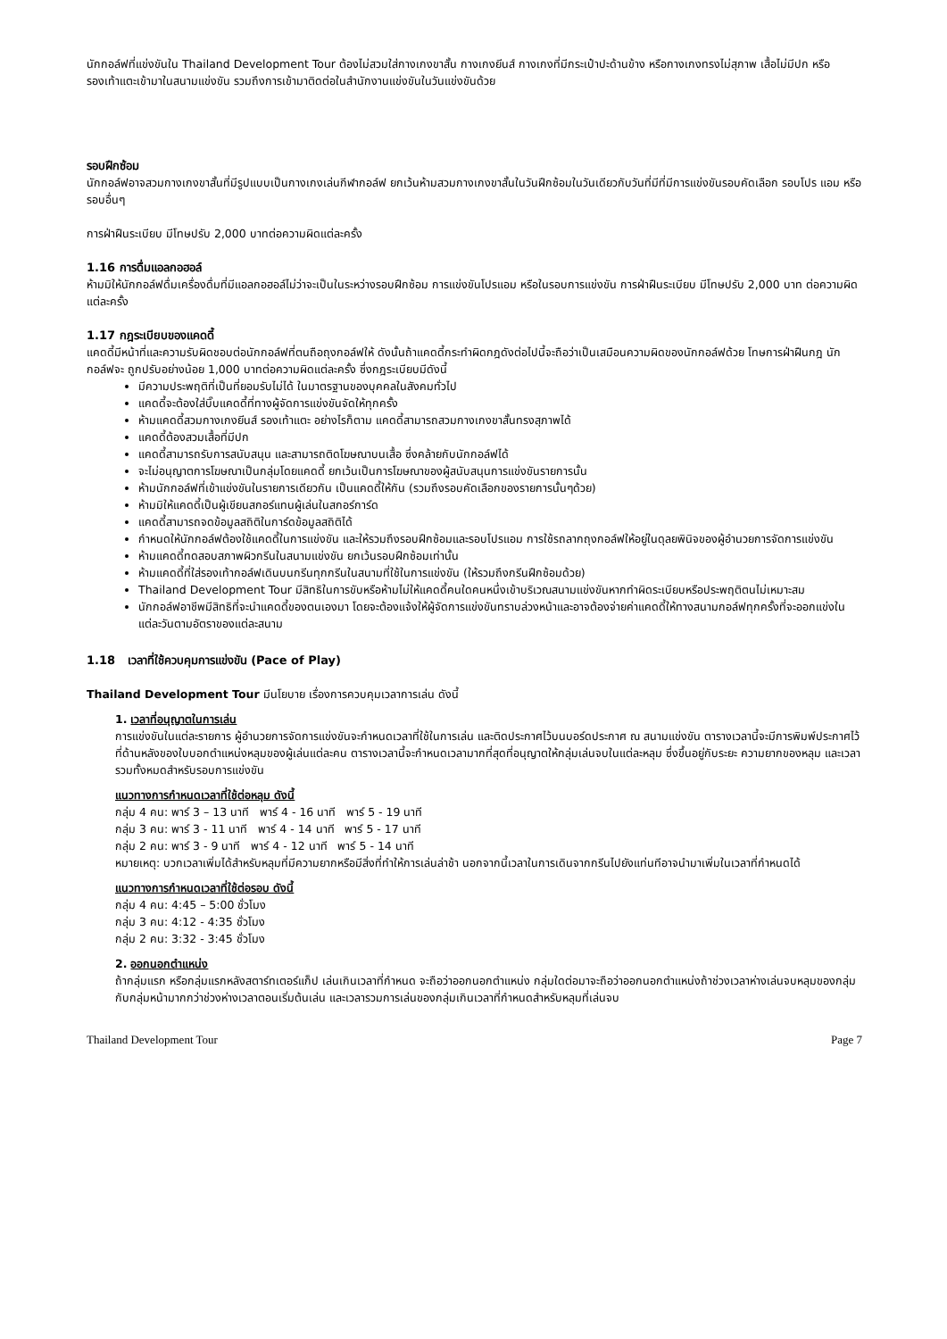นักกอล์ฟที่แข่งขันใน Thailand Development Tour ต้องไม่สวมใส่กางเกงขาสั้น กางเกงยีนส์ กางเกงที่มีกระเป๋าปะด้านข้าง หรือกางเกงทรงไม่สุภาพ เสื้อไม่มีปก หรือรองเท้าแตะเข้ามาในสนามแข่งขัน รวมถึงการเข้ามาติดต่อในสำนักงานแข่งขันในวันแข่งขันด้วย
รอบฝึกซ้อม
นักกอล์ฟอาจสวมกางเกงขาสั้นที่มีรูปแบบเป็นกางเกงเล่นกีฬากอล์ฟ ยกเว้นห้ามสวมกางเกงขาสั้นในวันฝึกซ้อมในวันเดียวกับวันที่มีที่มีการแข่งขันรอบคัดเลือก รอบโปร แอม หรือรอบอื่นๆ
การฝ่าฝืนระเบียบ มีโทษปรับ 2,000 บาทต่อความผิดแต่ละครั้ง
1.16 การดื่มแอลกอฮอล์
ห้ามมิให้นักกอล์ฟดื่มเครื่องดื่มที่มีแอลกอฮอล์ไม่ว่าจะเป็นในระหว่างรอบฝึกซ้อม การแข่งขันโปรแอม หรือในรอบการแข่งขัน การฝ่าฝืนระเบียบ มีโทษปรับ 2,000 บาท ต่อความผิดแต่ละครั้ง
1.17 กฎระเบียบของแคดดี้
แคดดี้มีหน้าที่และความรับผิดชอบต่อนักกอล์ฟที่ตนถือถุงกอล์ฟให้ ดังนั้นถ้าแคดดี้กระทำผิดกฎดังต่อไปนี้จะถือว่าเป็นเสมือนความผิดของนักกอล์ฟด้วย โทษการฝ่าฝืนกฎ นักกอล์ฟจะ ถูกปรับอย่างน้อย 1,000 บาทต่อความผิดแต่ละครั้ง ซึ่งกฎระเบียบมีดังนี้
มีความประพฤติที่เป็นที่ยอมรับไม่ได้ ในมาตรฐานของบุคคลในสังคมทั่วไป
แคดดี้จะต้องใส่บิ๊บแคดดี้ที่ทางผู้จัดการแข่งขันจัดให้ทุกครั้ง
ห้ามแคดดี้สวมกางเกงยีนส์ รองเท้าแตะ อย่างไรก็ตาม แคดดี้สามารถสวมกางเกงขาสั้นทรงสุภาพได้
แคดดี้ต้องสวมเสื้อที่มีปก
แคดดี้สามารถรับการสนับสนุน และสามารถติดโฆษณาบนเสื้อ ซึ่งคล้ายกับนักกอล์ฟได้
จะไม่อนุญาตการโฆษณาเป็นกลุ่มโดยแคดดี้ ยกเว้นเป็นการโฆษณาของผู้สนับสนุนการแข่งขันรายการนั้น
ห้ามนักกอล์ฟที่เข้าแข่งขันในรายการเดียวกัน เป็นแคดดี้ให้กัน (รวมถึงรอบคัดเลือกของรายการนั้นๆด้วย)
ห้ามมิให้แคดดี้เป็นผู้เขียนสกอร์แทนผู้เล่นในสกอร์การ์ด
แคดดี้สามารถจดข้อมูลสถิติในการ์ดข้อมูลสถิติได้
กำหนดให้นักกอล์ฟต้องใช้แคดดี้ในการแข่งขัน และให้รวมถึงรอบฝึกซ้อมและรอบโปรแอม การใช้รถลากถุงกอล์ฟให้อยู่ในดุลยพินิจของผู้อำนวยการจัดการแข่งขัน
ห้ามแคดดี้ทดสอบสภาพผิวกรีนในสนามแข่งขัน ยกเว้นรอบฝึกซ้อมเท่านั้น
ห้ามแคดดี้ที่ใส่รองเท้ากอล์ฟเดินบนกรีนทุกกรีนในสนามที่ใช้ในการแข่งขัน (ให้รวมถึงกรีนฝึกซ้อมด้วย)
Thailand Development Tour มีสิทธิในการขับหรือห้ามไม่ให้แคดดี้คนใดคนหนึ่งเข้าบริเวณสนามแข่งขันหากทำผิดระเบียบหรือประพฤติตนไม่เหมาะสม
นักกอล์ฟอาชีพมีสิทธิที่จะนำแคดดี้ของตนเองมา โดยจะต้องแจ้งให้ผู้จัดการแข่งขันทราบล่วงหน้าและอาจต้องจ่ายค่าแคดดี้ให้ทางสนามกอล์ฟทุกครั้งที่จะออกแข่งในแต่ละวันตามอัตราของแต่ละสนาม
1.18 เวลาที่ใช้ควบคุมการแข่งขัน (Pace of Play)
Thailand Development Tour มีนโยบาย เรื่องการควบคุมเวลาการเล่น ดังนี้
1. เวลาที่อนุญาตในการเล่น
การแข่งขันในแต่ละรายการ ผู้อำนวยการจัดการแข่งขันจะกำหนดเวลาที่ใช้ในการเล่น และติดประกาศไว้บนบอร์ดประกาศ ณ สนามแข่งขัน ตารางเวลานี้จะมีการพิมพ์ประกาศไว้ที่ด้านหลังของใบบอกตำแหน่งหลุมของผู้เล่นแต่ละคน ตารางเวลานี้จะกำหนดเวลามากที่สุดที่อนุญาตให้กลุ่มเล่นจบในแต่ละหลุม ซึ่งขึ้นอยู่กับระยะ ความยากของหลุม และเวลารวมทั้งหมดสำหรับรอบการแข่งขัน
แนวทางการกำหนดเวลาที่ใช้ต่อหลุม ดังนี้
กลุ่ม 4 คน: พาร์ 3 – 13 นาที พาร์ 4 - 16 นาที พาร์ 5 - 19 นาที
กลุ่ม 3 คน: พาร์ 3 - 11 นาที พาร์ 4 - 14 นาที พาร์ 5 - 17 นาที
กลุ่ม 2 คน: พาร์ 3 - 9 นาที พาร์ 4 - 12 นาที พาร์ 5 - 14 นาที
หมายเหตุ: บวกเวลาเพิ่มได้สำหรับหลุมที่มีความยากหรือมีสิ่งที่ทำให้การเล่นล่าช้า นอกจากนี้เวลาในการเดินจากกรีนไปยังแท่นทีอาจนำมาเพิ่มในเวลาที่กำหนดได้
แนวทางการกำหนดเวลาที่ใช้ต่อรอบ ดังนี้
กลุ่ม 4 คน: 4:45 – 5:00 ชั่วโมง
กลุ่ม 3 คน: 4:12 - 4:35 ชั่วโมง
กลุ่ม 2 คน: 3:32 - 3:45 ชั่วโมง
2. ออกนอกตำแหน่ง
ถ้ากลุ่มแรก หรือกลุ่มแรกหลังสตาร์ทเตอร์แก็ป เล่นเกินเวลาที่กำหนด จะถือว่าออกนอกตำแหน่ง กลุ่มใดต่อมาจะถือว่าออกนอกตำแหน่งถ้าช่วงเวลาห่างเล่นจบหลุมของกลุ่มกับกลุ่มหน้ามากกว่าช่วงห่างเวลาตอนเริ่มต้นเล่น และเวลารวมการเล่นของกลุ่มเกินเวลาที่กำหนดสำหรับหลุมที่เล่นจบ
Thailand Development Tour Page 7